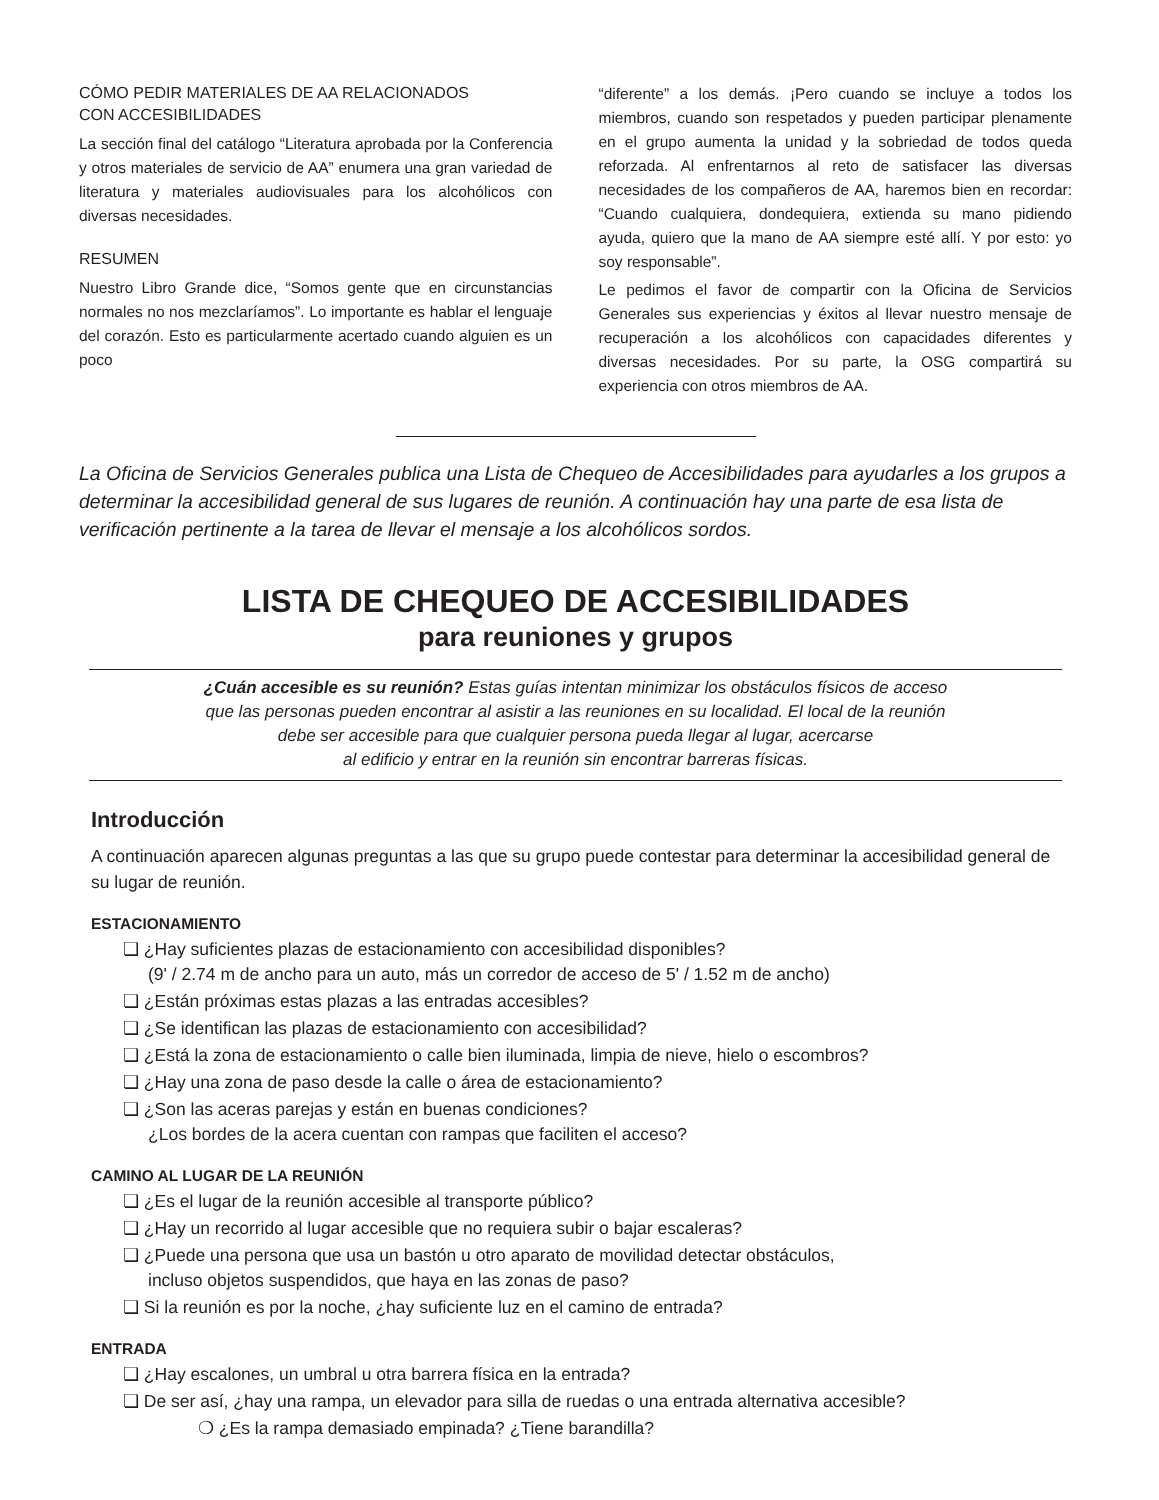CÓMO PEDIR MATERIALES DE AA RELACIONADOS
CON ACCESIBILIDADES
La sección final del catálogo “Literatura aprobada por la Conferencia y otros materiales de servicio de AA” enumera una gran variedad de literatura y materiales audiovisuales para los alcohólicos con diversas necesidades.
RESUMEN
Nuestro Libro Grande dice, “Somos gente que en circunstancias normales no nos mezclaríamos”. Lo importante es hablar el lenguaje del corazón. Esto es particularmente acertado cuando alguien es un poco
“diferente” a los demás. ¡Pero cuando se incluye a todos los miembros, cuando son respetados y pueden participar plenamente en el grupo aumenta la unidad y la sobriedad de todos queda reforzada. Al enfrentarnos al reto de satisfacer las diversas necesidades de los compañeros de AA, haremos bien en recordar: “Cuando cualquiera, dondequiera, extienda su mano pidiendo ayuda, quiero que la mano de AA siempre esté allí. Y por esto: yo soy responsable”.
Le pedimos el favor de compartir con la Oficina de Servicios Generales sus experiencias y éxitos al llevar nuestro mensaje de recuperación a los alcohólicos con capacidades diferentes y diversas necesidades. Por su parte, la OSG compartirá su experiencia con otros miembros de AA.
La Oficina de Servicios Generales publica una Lista de Chequeo de Accesibilidades para ayudarles a los grupos a determinar la accesibilidad general de sus lugares de reunión. A continuación hay una parte de esa lista de verificación pertinente a la tarea de llevar el mensaje a los alcohólicos sordos.
LISTA DE CHEQUEO DE ACCESIBILIDADES
para reuniones y grupos
¿Cuán accesible es su reunión? Estas guías intentan minimizar los obstáculos físicos de acceso
que las personas pueden encontrar al asistir a las reuniones en su localidad. El local de la reunión
debe ser accesible para que cualquier persona pueda llegar al lugar, acercarse
al edificio y entrar en la reunión sin encontrar barreras físicas.
Introducción
A continuación aparecen algunas preguntas a las que su grupo puede contestar para determinar la accesibilidad general de su lugar de reunión.
ESTACIONAMIENTO
❏ ¿Hay suficientes plazas de estacionamiento con accesibilidad disponibles?
(9' / 2.74 m de ancho para un auto, más un corredor de acceso de 5' / 1.52 m de ancho)
❏ ¿Están próximas estas plazas a las entradas accesibles?
❏ ¿Se identifican las plazas de estacionamiento con accesibilidad?
❏ ¿Está la zona de estacionamiento o calle bien iluminada, limpia de nieve, hielo o escombros?
❏ ¿Hay una zona de paso desde la calle o área de estacionamiento?
❏ ¿Son las aceras parejas y están en buenas condiciones?
¿Los bordes de la acera cuentan con rampas que faciliten el acceso?
CAMINO AL LUGAR DE LA REUNIÓN
❏ ¿Es el lugar de la reunión accesible al transporte público?
❏ ¿Hay un recorrido al lugar accesible que no requiera subir o bajar escaleras?
❏ ¿Puede una persona que usa un bastón u otro aparato de movilidad detectar obstáculos,
incluso objetos suspendidos, que haya en las zonas de paso?
❏ Si la reunión es por la noche, ¿hay suficiente luz en el camino de entrada?
ENTRADA
❏ ¿Hay escalones, un umbral u otra barrera física en la entrada?
❏ De ser así, ¿hay una rampa, un elevador para silla de ruedas o una entrada alternativa accesible?
❍ ¿Es la rampa demasiado empinada? ¿Tiene barandilla?